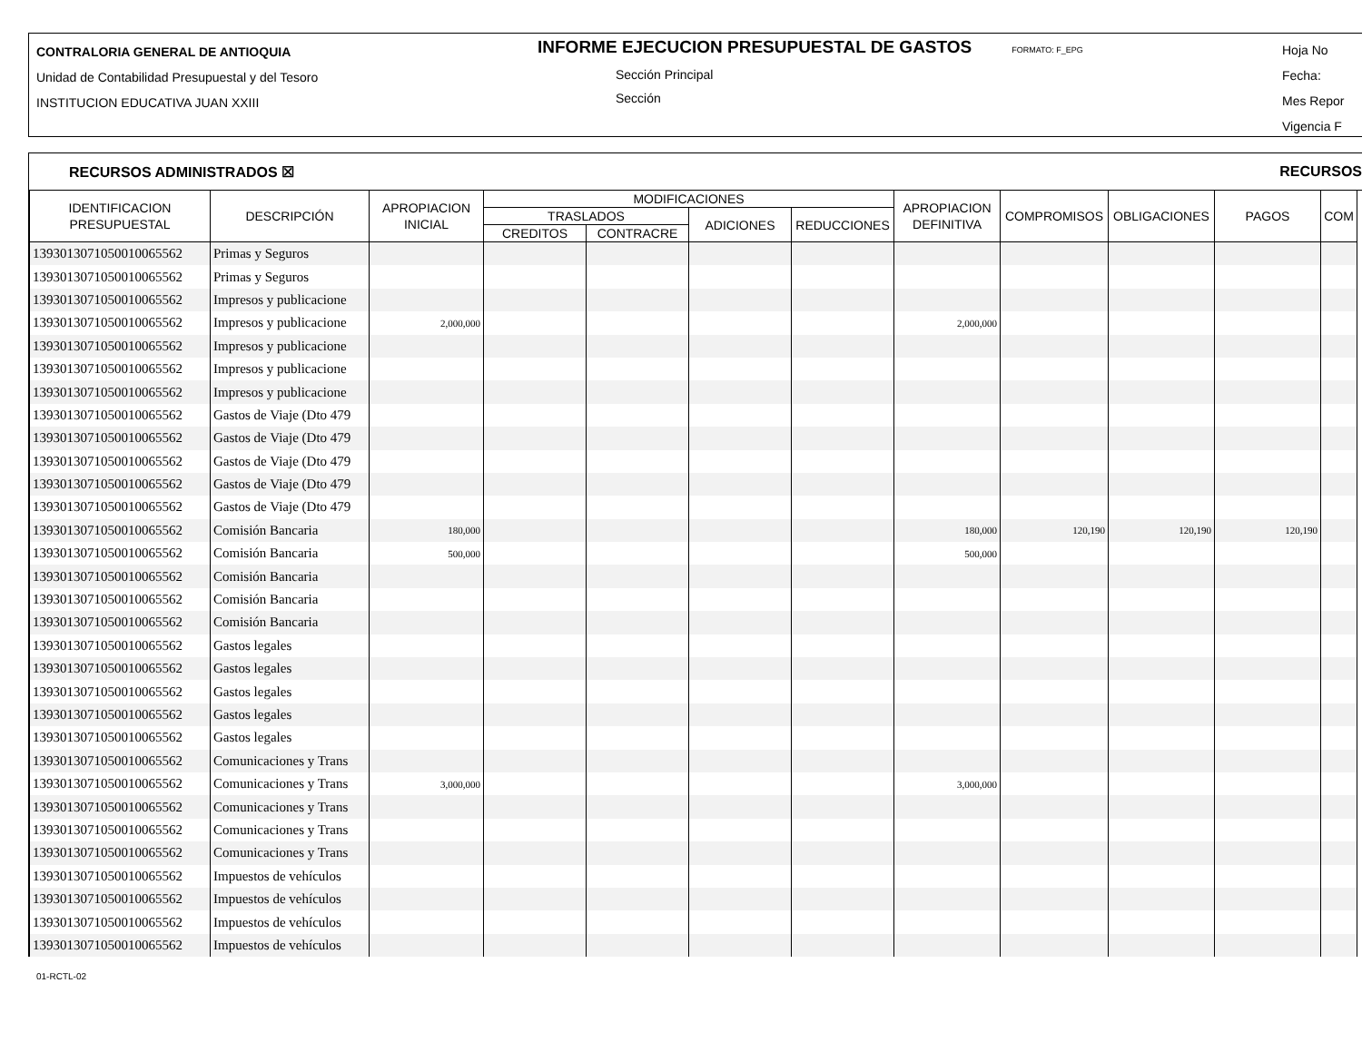CONTRALORIA GENERAL DE ANTIOQUIA
Unidad de Contabilidad Presupuestal y del Tesoro
INSTITUCION EDUCATIVA JUAN XXIII
INFORME EJECUCION PRESUPUESTAL DE GASTOS FORMATO: F_EPG
Sección Principal
Sección
Hoja No
Fecha:
Mes Repor
Vigencia F
RECURSOS ADMINISTRADOS ☒ RECURSOS
| IDENTIFICACION PRESUPUESTAL | DESCRIPCIÓN | APROPIACION INICIAL | MODIFICACIONES | | | | APROPIACION DEFINITIVA | COMPROMISOS | OBLIGACIONES | PAGOS | COM |
| --- | --- | --- | --- | --- | --- | --- | --- | --- | --- | --- | --- |
| | | | TRASLADOS | | ADICIONES | REDUCCIONES | | | | | |
| | | | CREDITOS | CONTRACRE | | | | | | | |
| 1393013071050010065562 | Primas y Seguros | | | | | | | | | | |
| 1393013071050010065562 | Primas y Seguros | | | | | | | | | | |
| 1393013071050010065562 | Impresos y publicacione | | | | | | | | | | |
| 1393013071050010065562 | Impresos y publicacione | 2,000,000 | | | | | 2,000,000 | | | | |
| 1393013071050010065562 | Impresos y publicacione | | | | | | | | | | |
| 1393013071050010065562 | Impresos y publicacione | | | | | | | | | | |
| 1393013071050010065562 | Impresos y publicacione | | | | | | | | | | |
| 1393013071050010065562 | Gastos de Viaje (Dto 479 | | | | | | | | | | |
| 1393013071050010065562 | Gastos de Viaje (Dto 479 | | | | | | | | | | |
| 1393013071050010065562 | Gastos de Viaje (Dto 479 | | | | | | | | | | |
| 1393013071050010065562 | Gastos de Viaje (Dto 479 | | | | | | | | | | |
| 1393013071050010065562 | Gastos de Viaje (Dto 479 | | | | | | | | | | |
| 1393013071050010065562 | Comisión Bancaria | 180,000 | | | | | 180,000 | 120,190 | 120,190 | 120,190 | |
| 1393013071050010065562 | Comisión Bancaria | 500,000 | | | | | 500,000 | | | | |
| 1393013071050010065562 | Comisión Bancaria | | | | | | | | | | |
| 1393013071050010065562 | Comisión Bancaria | | | | | | | | | | |
| 1393013071050010065562 | Comisión Bancaria | | | | | | | | | | |
| 1393013071050010065562 | Gastos legales | | | | | | | | | | |
| 1393013071050010065562 | Gastos legales | | | | | | | | | | |
| 1393013071050010065562 | Gastos legales | | | | | | | | | | |
| 1393013071050010065562 | Gastos legales | | | | | | | | | | |
| 1393013071050010065562 | Gastos legales | | | | | | | | | | |
| 1393013071050010065562 | Comunicaciones y Trans | | | | | | | | | | |
| 1393013071050010065562 | Comunicaciones y Trans | 3,000,000 | | | | | 3,000,000 | | | | |
| 1393013071050010065562 | Comunicaciones y Trans | | | | | | | | | | |
| 1393013071050010065562 | Comunicaciones y Trans | | | | | | | | | | |
| 1393013071050010065562 | Comunicaciones y Trans | | | | | | | | | | |
| 1393013071050010065562 | Impuestos de vehículos | | | | | | | | | | |
| 1393013071050010065562 | Impuestos de vehículos | | | | | | | | | | |
| 1393013071050010065562 | Impuestos de vehículos | | | | | | | | | | |
| 1393013071050010065562 | Impuestos de vehículos | | | | | | | | | | |
01-RCTL-02